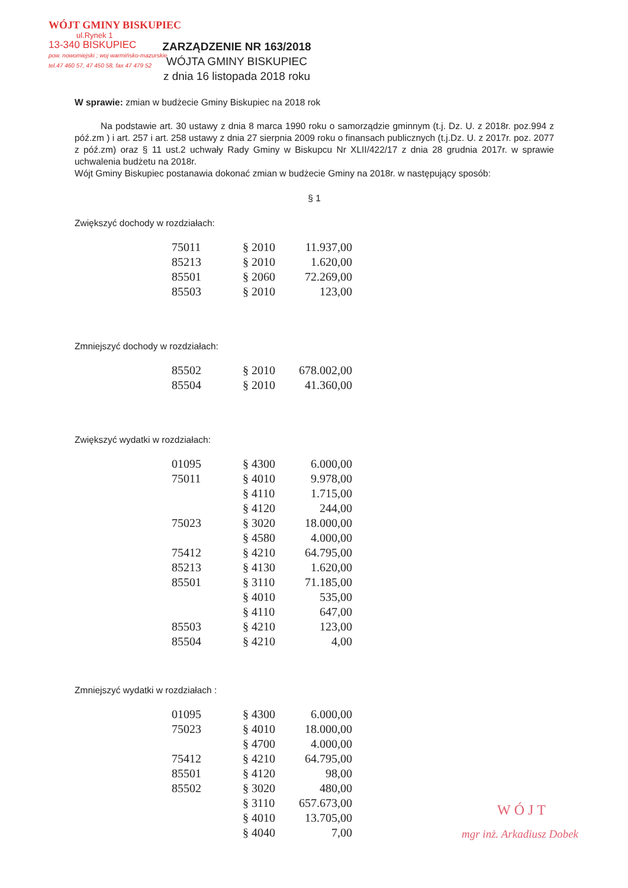WÓJT GMINY BISKUPIEC
ul.Rynek 1
13-340 BISKUPIEC
pow. nowomiejski ; woj warmińsko-mazurskie
tel.47 460 57, 47 450 58, fax 47 479 52
ZARZĄDZENIE NR 163/2018
WÓJTA GMINY BISKUPIEC
z dnia 16 listopada 2018 roku
W sprawie: zmian w budżecie Gminy Biskupiec na 2018 rok
Na podstawie art. 30 ustawy z dnia 8 marca 1990 roku o samorządzie gminnym (t.j. Dz. U. z 2018r. poz.994 z póź.zm ) i art. 257 i art. 258 ustawy z dnia 27 sierpnia 2009 roku o finansach publicznych (t.j.Dz. U. z 2017r. poz. 2077 z póź.zm) oraz § 11 ust.2 uchwały Rady Gminy w Biskupcu Nr XLII/422/17 z dnia 28 grudnia 2017r. w sprawie uchwalenia budżetu na 2018r.
Wójt Gminy Biskupiec postanawia dokonać zmian w budżecie Gminy na 2018r. w następujący sposób:
§ 1
Zwiększyć dochody w rozdziałach:
| 75011 | § 2010 | 11.937,00 |
| 85213 | § 2010 | 1.620,00 |
| 85501 | § 2060 | 72.269,00 |
| 85503 | § 2010 | 123,00 |
Zmniejszyć dochody w rozdziałach:
| 85502 | § 2010 | 678.002,00 |
| 85504 | § 2010 | 41.360,00 |
Zwiększyć wydatki w rozdziałach:
| 01095 | § 4300 | 6.000,00 |
| 75011 | § 4010 | 9.978,00 |
| | § 4110 | 1.715,00 |
| | § 4120 | 244,00 |
| 75023 | § 3020 | 18.000,00 |
| | § 4580 | 4.000,00 |
| 75412 | § 4210 | 64.795,00 |
| 85213 | § 4130 | 1.620,00 |
| 85501 | § 3110 | 71.185,00 |
| | § 4010 | 535,00 |
| | § 4110 | 647,00 |
| 85503 | § 4210 | 123,00 |
| 85504 | § 4210 | 4,00 |
Zmniejszyć wydatki w rozdziałach :
| 01095 | § 4300 | 6.000,00 |
| 75023 | § 4010 | 18.000,00 |
| | § 4700 | 4.000,00 |
| 75412 | § 4210 | 64.795,00 |
| 85501 | § 4120 | 98,00 |
| 85502 | § 3020 | 480,00 |
| | § 3110 | 657.673,00 |
| | § 4010 | 13.705,00 |
| | § 4040 | 7,00 |
WÓJT
mgr inż. Arkadiusz Dobek